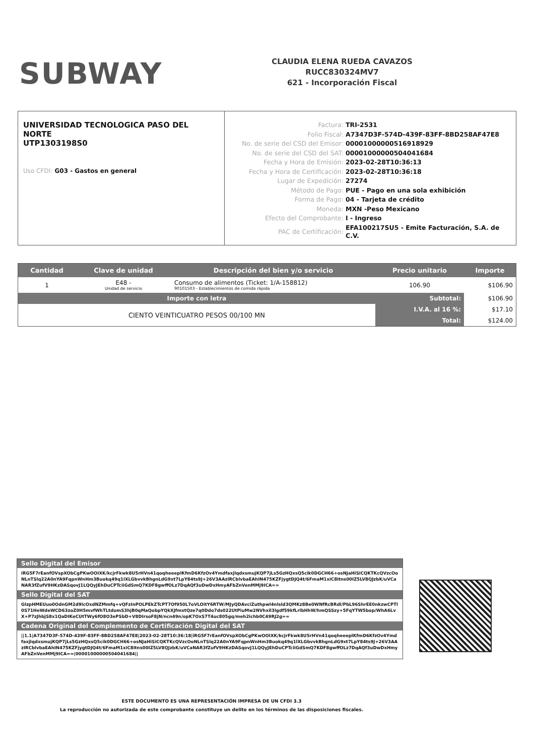SUBWAY
CLAUDIA ELENA RUEDA CAVAZOS
RUCC830324MV7
621 - Incorporación Fiscal
UNIVERSIDAD TECNOLOGICA PASO DEL NORTE
UTP1303198S0
Uso CFDI: G03 - Gastos en general
| Factura: | TRI-2531 |
| Folio Fiscal: | A7347D3F-574D-439F-83FF-8BD258AF47E8 |
| No. de serie del CSD del Emisor: | 00001000000516918929 |
| No. de serie del CSD del SAT: | 00001000000504041684 |
| Fecha y Hora de Emisión: | 2023-02-28T10:36:13 |
| Fecha y Hora de Certificación: | 2023-02-28T10:36:18 |
| Lugar de Expedición: | 27274 |
| Método de Pago: | PUE - Pago en una sola exhibición |
| Forma de Pago: | 04 - Tarjeta de crédito |
| Moneda: | MXN -Peso Mexicano |
| Efecto del Comprobante: | I - Ingreso |
| PAC de Certificación: | EFA100217SU5 - Emite Facturación, S.A. de C.V. |
| Cantidad | Clave de unidad | Descripción del bien y/o servicio | Precio unitario | Importe |
| --- | --- | --- | --- | --- |
| 1 | E48 - Unidad de servicio | Consumo de alimentos (Ticket: 1/A-158812) 90101503 - Establecimientos de comida rápida | 106.90 | $106.90 |
| Importe con letra | | | Subtotal: | $106.90 |
| CIENTO VEINTICUATRO PESOS 00/100 MN | | | I.V.A. al 16 %: | $17.10 |
| | | | Total: | $124.00 |
Sello Digital del Emisor
iRG5F7rEanfOVspXObCgPKwOOIXK/kcjrFkwk8U5rHVn41qoqheeeplKfmD6KfzOv4YmdfaxjlqdxsmujKQP7jLs5GzHQxsQ5cik0DGCH66+osNJaHiSiCQKTKcQVzcOoNLnTSlq22A0nYA9FqpnWnHm3Buokq49q1lXLGbvvkBhgnLdG9xt7LpY84ts9J+26V3AAzIRCblvbaEAhIN475KZFjygtDJQ4t/6FmaM1xiC8itns00IZ5LV8QJzbK/uVCaNAR3fZufV9HKzDASqovJ1LQQyJEhDuCPTciiGdSmQ7KDF8gwffOLz7DqAQf3uDwDxHmyAFbZnVenMMj9ICA==
Sello Digital del SAT
GlzpHMEUuo0OdnGM2d9lcOxdNZMmfq+vQFzInPOLPEkZTcPT7Of950L7oVLOitY6RTW/MJyQDAvciZuthpwl4nlsld3QMKz8Be0WNfRcBRdl/PbL96ShrEE0nkzwCPTl0S71HeWdeWCD63zoZ0H5mvfWhTLtdumS3hjB0qMaQobpYQkXJfmxtQze7q0Ddo7ds022UtPiuMw2NVhxil3lgdf59kfLrlbHhW/hmQSSzy+5FqYTW5bop/WhA6LvX+P7zJhbjS8x1QaDIKeCUtTWy6fO8O3ePSbD+V8DIrsoF8jN/ncn49n/opK7OxS7T4uc805gq/meh2ichb0C49RJ2g==
Cadena Original del Complemento de Certificación Digital del SAT
||1.1|A7347D3F-574D-439F-83FF-8BD258AF47E8|2023-02-28T10:36:18|iRG5F7rEanfOVspXObCgPKwOOIXK/kcjrFkwk8U5rHVn41qoqheeeplKfmD6KfzOv4YmdfaxjlqdxsmujKQP7jLs5GzHQxsQ5cik0DGCH66+osNJaHiSiCQKTKcQVzcOoNLnTSlq22A0nYA9FqpnWnHm3Buokq49q1lXLGbvvkBhgnLdG9xt7LpY84ts9J+26V3AAzIRCblvbaEAhIN475KZFjygtDJQ4t/6FmaM1xiC8itns00IZ5LV8QJzbK/uVCaNAR3fZufV9HKzDASqovJ1LQQyJEhDuCPTciiGdSmQ7KDF8gwffOLz7DqAQf3uDwDxHmyAFbZnVenMMj9ICA==|00001000000504041684||
ESTE DOCUMENTO ES UNA REPRESENTACIÓN IMPRESA DE UN CFDI 3.3
La reproducción no autorizada de este comprobante constituye un delito en los términos de las disposiciones fiscales.